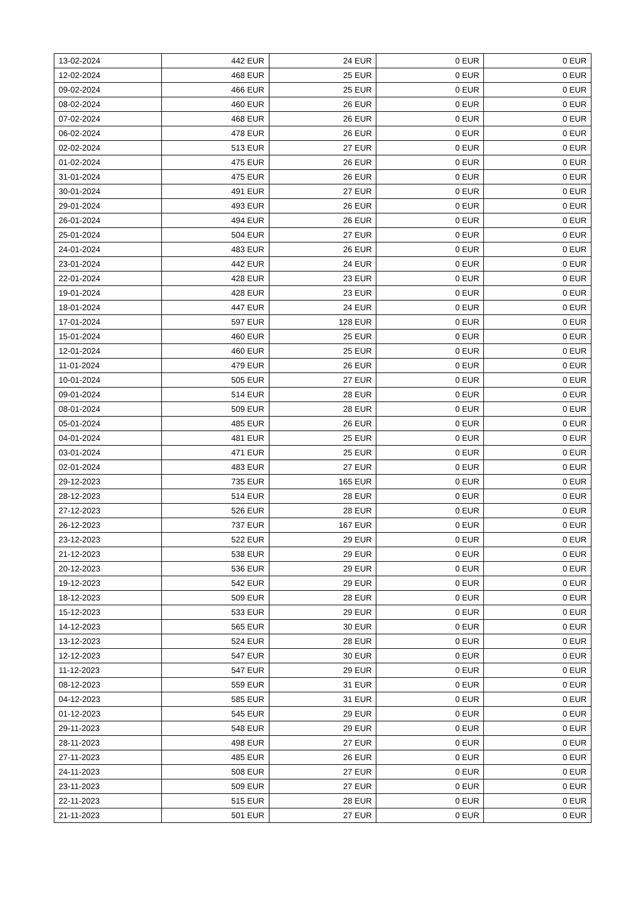| 13-02-2024 | 442 EUR | 24 EUR | 0 EUR | 0 EUR |
| 12-02-2024 | 468 EUR | 25 EUR | 0 EUR | 0 EUR |
| 09-02-2024 | 466 EUR | 25 EUR | 0 EUR | 0 EUR |
| 08-02-2024 | 460 EUR | 26 EUR | 0 EUR | 0 EUR |
| 07-02-2024 | 468 EUR | 26 EUR | 0 EUR | 0 EUR |
| 06-02-2024 | 478 EUR | 26 EUR | 0 EUR | 0 EUR |
| 02-02-2024 | 513 EUR | 27 EUR | 0 EUR | 0 EUR |
| 01-02-2024 | 475 EUR | 26 EUR | 0 EUR | 0 EUR |
| 31-01-2024 | 475 EUR | 26 EUR | 0 EUR | 0 EUR |
| 30-01-2024 | 491 EUR | 27 EUR | 0 EUR | 0 EUR |
| 29-01-2024 | 493 EUR | 26 EUR | 0 EUR | 0 EUR |
| 26-01-2024 | 494 EUR | 26 EUR | 0 EUR | 0 EUR |
| 25-01-2024 | 504 EUR | 27 EUR | 0 EUR | 0 EUR |
| 24-01-2024 | 483 EUR | 26 EUR | 0 EUR | 0 EUR |
| 23-01-2024 | 442 EUR | 24 EUR | 0 EUR | 0 EUR |
| 22-01-2024 | 428 EUR | 23 EUR | 0 EUR | 0 EUR |
| 19-01-2024 | 428 EUR | 23 EUR | 0 EUR | 0 EUR |
| 18-01-2024 | 447 EUR | 24 EUR | 0 EUR | 0 EUR |
| 17-01-2024 | 597 EUR | 128 EUR | 0 EUR | 0 EUR |
| 15-01-2024 | 460 EUR | 25 EUR | 0 EUR | 0 EUR |
| 12-01-2024 | 460 EUR | 25 EUR | 0 EUR | 0 EUR |
| 11-01-2024 | 479 EUR | 26 EUR | 0 EUR | 0 EUR |
| 10-01-2024 | 505 EUR | 27 EUR | 0 EUR | 0 EUR |
| 09-01-2024 | 514 EUR | 28 EUR | 0 EUR | 0 EUR |
| 08-01-2024 | 509 EUR | 28 EUR | 0 EUR | 0 EUR |
| 05-01-2024 | 485 EUR | 26 EUR | 0 EUR | 0 EUR |
| 04-01-2024 | 481 EUR | 25 EUR | 0 EUR | 0 EUR |
| 03-01-2024 | 471 EUR | 25 EUR | 0 EUR | 0 EUR |
| 02-01-2024 | 483 EUR | 27 EUR | 0 EUR | 0 EUR |
| 29-12-2023 | 735 EUR | 165 EUR | 0 EUR | 0 EUR |
| 28-12-2023 | 514 EUR | 28 EUR | 0 EUR | 0 EUR |
| 27-12-2023 | 526 EUR | 28 EUR | 0 EUR | 0 EUR |
| 26-12-2023 | 737 EUR | 167 EUR | 0 EUR | 0 EUR |
| 23-12-2023 | 522 EUR | 29 EUR | 0 EUR | 0 EUR |
| 21-12-2023 | 538 EUR | 29 EUR | 0 EUR | 0 EUR |
| 20-12-2023 | 536 EUR | 29 EUR | 0 EUR | 0 EUR |
| 19-12-2023 | 542 EUR | 29 EUR | 0 EUR | 0 EUR |
| 18-12-2023 | 509 EUR | 28 EUR | 0 EUR | 0 EUR |
| 15-12-2023 | 533 EUR | 29 EUR | 0 EUR | 0 EUR |
| 14-12-2023 | 565 EUR | 30 EUR | 0 EUR | 0 EUR |
| 13-12-2023 | 524 EUR | 28 EUR | 0 EUR | 0 EUR |
| 12-12-2023 | 547 EUR | 30 EUR | 0 EUR | 0 EUR |
| 11-12-2023 | 547 EUR | 29 EUR | 0 EUR | 0 EUR |
| 08-12-2023 | 559 EUR | 31 EUR | 0 EUR | 0 EUR |
| 04-12-2023 | 585 EUR | 31 EUR | 0 EUR | 0 EUR |
| 01-12-2023 | 545 EUR | 29 EUR | 0 EUR | 0 EUR |
| 29-11-2023 | 548 EUR | 29 EUR | 0 EUR | 0 EUR |
| 28-11-2023 | 498 EUR | 27 EUR | 0 EUR | 0 EUR |
| 27-11-2023 | 485 EUR | 26 EUR | 0 EUR | 0 EUR |
| 24-11-2023 | 508 EUR | 27 EUR | 0 EUR | 0 EUR |
| 23-11-2023 | 509 EUR | 27 EUR | 0 EUR | 0 EUR |
| 22-11-2023 | 515 EUR | 28 EUR | 0 EUR | 0 EUR |
| 21-11-2023 | 501 EUR | 27 EUR | 0 EUR | 0 EUR |